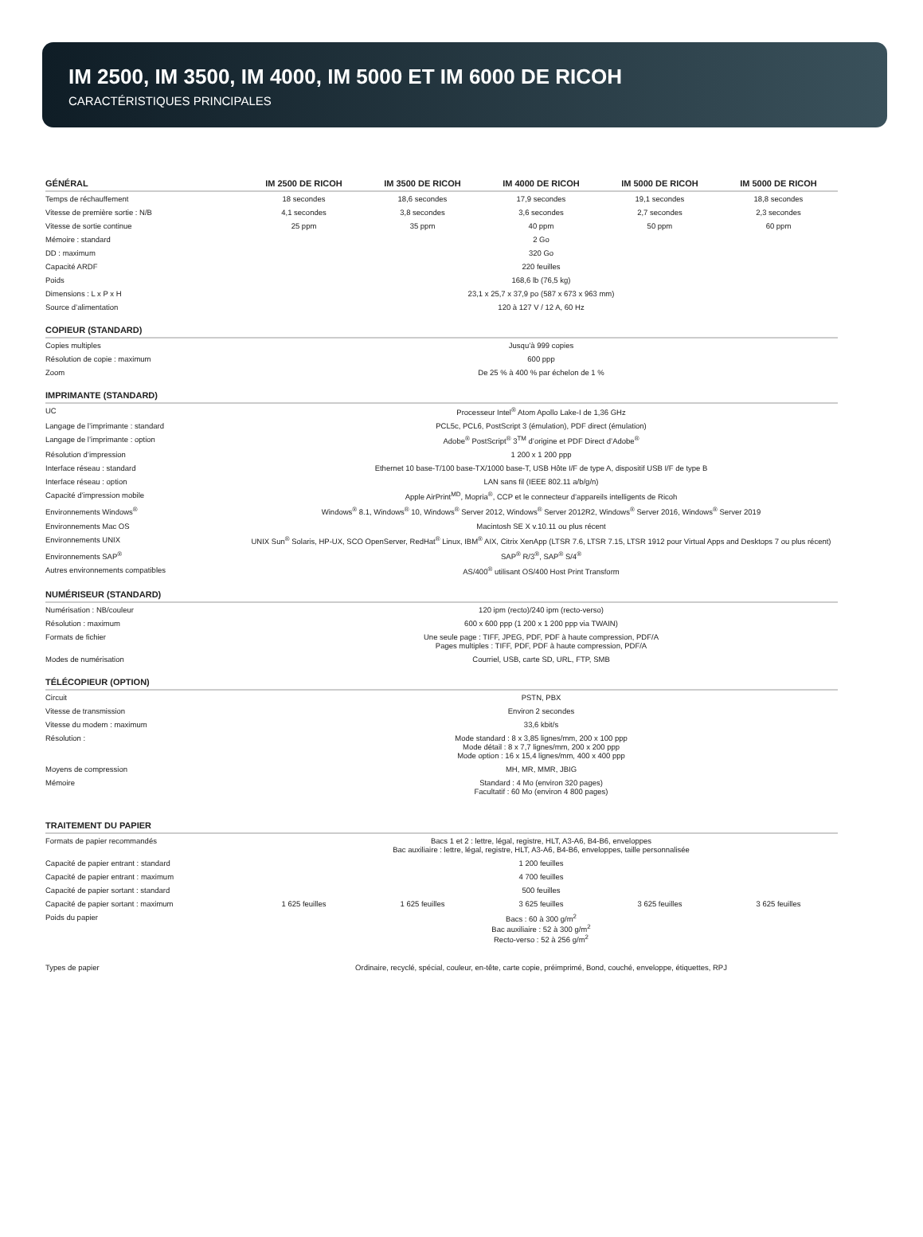IM 2500, IM 3500, IM 4000, IM 5000 ET IM 6000 DE RICOH
CARACTÉRISTIQUES PRINCIPALES
| GÉNÉRAL | IM 2500 DE RICOH | IM 3500 DE RICOH | IM 4000 DE RICOH | IM 5000 DE RICOH | IM 5000 DE RICOH |
| --- | --- | --- | --- | --- | --- |
| Temps de réchauffement | 18 secondes | 18,6 secondes | 17,9 secondes | 19,1 secondes | 18,8 secondes |
| Vitesse de première sortie : N/B | 4,1 secondes | 3,8 secondes | 3,6 secondes | 2,7 secondes | 2,3 secondes |
| Vitesse de sortie continue | 25 ppm | 35 ppm | 40 ppm | 50 ppm | 60 ppm |
| Mémoire : standard | 2 Go | | | | |
| DD : maximum | 320 Go | | | | |
| Capacité ARDF | 220 feuilles | | | | |
| Poids | 168,6 lb (76,5 kg) | | | | |
| Dimensions : L x P x H | 23,1 x 25,7 x 37,9 po (587 x 673 x 963 mm) | | | | |
| Source d’alimentation | 120 à 127 V / 12 A, 60 Hz | | | | |
| COPIEUR (STANDARD) | | | | | |
| Copies multiples | Jusqu’à 999 copies | | | | |
| Résolution de copie : maximum | 600 ppp | | | | |
| Zoom | De 25 % à 400 % par échelon de 1 % | | | | |
| IMPRIMANTE (STANDARD) | | | | | |
| UC | Processeur Intel<sup>®</sup> Atom Apollo Lake-I de 1,36 GHz | | | | |
| Langage de l’imprimante : standard | PCL5c, PCL6, PostScript 3 (émulation), PDF direct (émulation) | | | | |
| Langage de l’imprimante : option | Adobe<sup>®</sup> PostScript<sup>®</sup> 3<sup>TM</sup> d’origine et PDF Direct d’Adobe<sup>®</sup> | | | | |
| Résolution d’impression | 1 200 x 1 200 ppp | | | | |
| Interface réseau : standard | Ethernet 10 base-T/100 base-TX/1000 base-T, USB Hôte I/F de type A, dispositif USB I/F de type B | | | | |
| Interface réseau : option | LAN sans fil (IEEE 802.11 a/b/g/n) | | | | |
| Capacité d’impression mobile | Apple AirPrint<sup>MD</sup>, Mopria<sup>®</sup>, CCP et le connecteur d’appareils intelligents de Ricoh | | | | |
| Environnements Windows<sup>®</sup> | Windows<sup>®</sup> 8.1, Windows<sup>®</sup> 10, Windows<sup>®</sup> Server 2012, Windows<sup>®</sup> Server 2012R2, Windows<sup>®</sup> Server 2016, Windows<sup>®</sup> Server 2019 | | | | |
| Environnements Mac OS | Macintosh SE X v.10.11 ou plus récent | | | | |
| Environnements UNIX | UNIX Sun<sup>®</sup> Solaris, HP-UX, SCO OpenServer, RedHat<sup>®</sup> Linux, IBM<sup>®</sup> AIX, Citrix XenApp (LTSR 7.6, LTSR 7.15, LTSR 1912 pour Virtual Apps and Desktops 7 ou plus récent) | | | | |
| Environnements SAP<sup>®</sup> | SAP<sup>®</sup> R/3<sup>®</sup>, SAP<sup>®</sup> S/4<sup>®</sup> | | | | |
| Autres environnements compatibles | AS/400<sup>®</sup> utilisant OS/400 Host Print Transform | | | | |
| NUMÉRISEUR (STANDARD) | | | | | |
| Numérisation : NB/couleur | 120 ipm (recto)/240 ipm (recto-verso) | | | | |
| Résolution : maximum | 600 x 600 ppp (1 200 x 1 200 ppp via TWAIN) | | | | |
| Formats de fichier | Une seule page : TIFF, JPEG, PDF, PDF à haute compression, PDF/A Pages multiples : TIFF, PDF, PDF à haute compression, PDF/A | | | | |
| Modes de numérisation | Courriel, USB, carte SD, URL, FTP, SMB | | | | |
| TÉLÉCOPIEUR (OPTION) | | | | | |
| Circuit | PSTN, PBX | | | | |
| Vitesse de transmission | Environ 2 secondes | | | | |
| Vitesse du modem : maximum | 33,6 kbit/s | | | | |
| Résolution : | Mode standard : 8 x 3,85 lignes/mm, 200 x 100 ppp Mode détail : 8 x 7,7 lignes/mm, 200 x 200 ppp Mode option : 16 x 15,4 lignes/mm, 400 x 400 ppp | | | | |
| Moyens de compression | MH, MR, MMR, JBIG | | | | |
| Mémoire | Standard : 4 Mo (environ 320 pages) Facultatif : 60 Mo (environ 4 800 pages) | | | | |
| TRAITEMENT DU PAPIER | | | | | |
| Formats de papier recommandés | Bacs 1 et 2 : lettre, légal, registre, HLT, A3-A6, B4-B6, enveloppes Bac auxiliaire : lettre, légal, registre, HLT, A3-A6, B4-B6, enveloppes, taille personnalisée | | | | |
| Capacité de papier entrant : standard | 1 200 feuilles | | | | |
| Capacité de papier entrant : maximum | 4 700 feuilles | | | | |
| Capacité de papier sortant : standard | 500 feuilles | | | | |
| Capacité de papier sortant : maximum | 1 625 feuilles | 1 625 feuilles | 3 625 feuilles | 3 625 feuilles | 3 625 feuilles |
| Poids du papier | Bacs : 60 à 300 g/m<sup>2</sup> Bac auxiliaire : 52 à 300 g/m<sup>2</sup> Recto-verso : 52 à 256 g/m<sup>2</sup> | | | | |
| Types de papier | Ordinaire, recyclé, spécial, couleur, en-tête, carte copie, préimprimé, Bond, couché, enveloppe, étiquettes, RPJ | | | | |